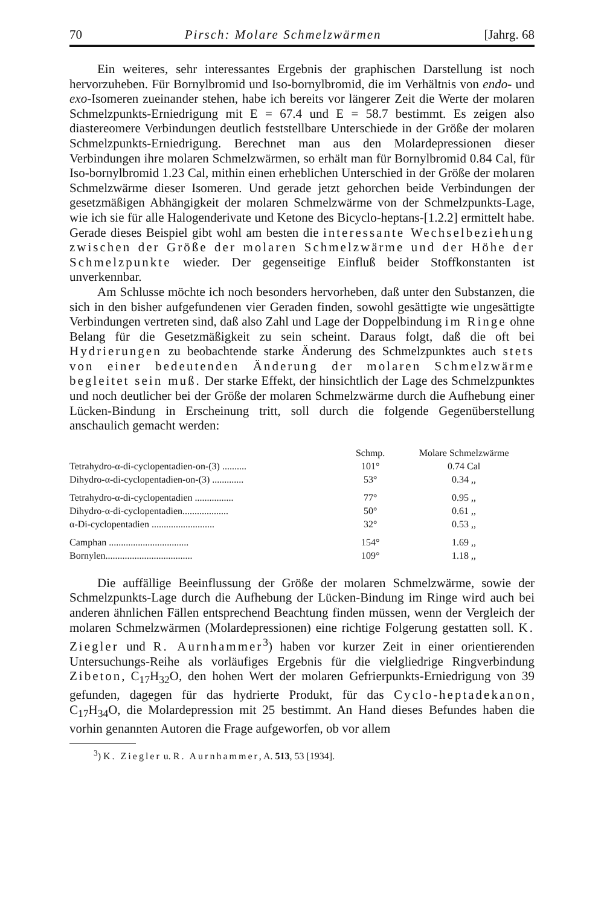70 Pirsch: Molare Schmelzwärmen [Jahrg. 68
Ein weiteres, sehr interessantes Ergebnis der graphischen Darstellung ist noch hervorzuheben. Für Bornylbromid und Iso-bornylbromid, die im Verhältnis von endo- und exo-Isomeren zueinander stehen, habe ich bereits vor längerer Zeit die Werte der molaren Schmelzpunkts-Erniedrigung mit E = 67.4 und E = 58.7 bestimmt. Es zeigen also diastereomere Verbindungen deutlich feststellbare Unterschiede in der Größe der molaren Schmelzpunkts-Erniedrigung. Berechnet man aus den Molardepressionen dieser Verbindungen ihre molaren Schmelzwärmen, so erhält man für Bornylbromid 0.84 Cal, für Iso-bornylbromid 1.23 Cal, mithin einen erheblichen Unterschied in der Größe der molaren Schmelzwärme dieser Isomeren. Und gerade jetzt gehorchen beide Verbindungen der gesetzmäßigen Abhängigkeit der molaren Schmelzwärme von der Schmelzpunkts-Lage, wie ich sie für alle Halogenderivate und Ketone des Bicyclo-heptans-[1.2.2] ermittelt habe. Gerade dieses Beispiel gibt wohl am besten die interessante Wechselbeziehung zwischen der Größe der molaren Schmelzwärme und der Höhe der Schmelzpunkte wieder. Der gegenseitige Einfluß beider Stoffkonstanten ist unverkennbar.
Am Schlusse möchte ich noch besonders hervorheben, daß unter den Substanzen, die sich in den bisher aufgefundenen vier Geraden finden, sowohl gesättigte wie ungesättigte Verbindungen vertreten sind, daß also Zahl und Lage der Doppelbindung im Ringe ohne Belang für die Gesetzmäßigkeit zu sein scheint. Daraus folgt, daß die oft bei Hydrierungen zu beobachtende starke Änderung des Schmelzpunktes auch stets von einer bedeutenden Änderung der molaren Schmelzwärme begleitet sein muß. Der starke Effekt, der hinsichtlich der Lage des Schmelzpunktes und noch deutlicher bei der Größe der molaren Schmelzwärme durch die Aufhebung einer Lücken-Bindung in Erscheinung tritt, soll durch die folgende Gegenüberstellung anschaulich gemacht werden:
| | Schmp. | Molare Schmelzwärme |
| --- | --- | --- |
| Tetrahydro-α-di-cyclopentadien-on-(3) .......... | 101° | 0.74 Cal |
| Dihydro-α-di-cyclopentadien-on-(3) ............. | 53° | 0.34 ,, |
| Tetrahydro-α-di-cyclopentadien ................ | 77° | 0.95 ,, |
| Dihydro-α-di-cyclopentadien................... | 50° | 0.61 ,, |
| α-Di-cyclopentadien .......................... | 32° | 0.53 ,, |
| Camphan ................................. | 154° | 1.69 ,, |
| Bornylen.................................... | 109° | 1.18 ,, |
Die auffällige Beeinflussung der Größe der molaren Schmelzwärme, sowie der Schmelzpunkts-Lage durch die Aufhebung der Lücken-Bindung im Ringe wird auch bei anderen ähnlichen Fällen entsprechend Beachtung finden müssen, wenn der Vergleich der molaren Schmelzwärmen (Molardepressionen) eine richtige Folgerung gestatten soll. K. Ziegler und R. Aurnhammer<sup>3</sup>) haben vor kurzer Zeit in einer orientierenden Untersuchungs-Reihe als vorläufiges Ergebnis für die vielgliedrige Ringverbindung Zibeton, C<sub>17</sub>H<sub>32</sub>O, den hohen Wert der molaren Gefrierpunkts-Erniedrigung von 39 gefunden, dagegen für das hydrierte Produkt, für das Cyclo-heptadekanon, C<sub>17</sub>H<sub>34</sub>O, die Molardepression mit 25 bestimmt. An Hand dieses Befundes haben die vorhin genannten Autoren die Frage aufgeworfen, ob vor allem
<sup>3</sup>) K. Ziegler u. R. Aurnhammer, A. 513, 53 [1934].